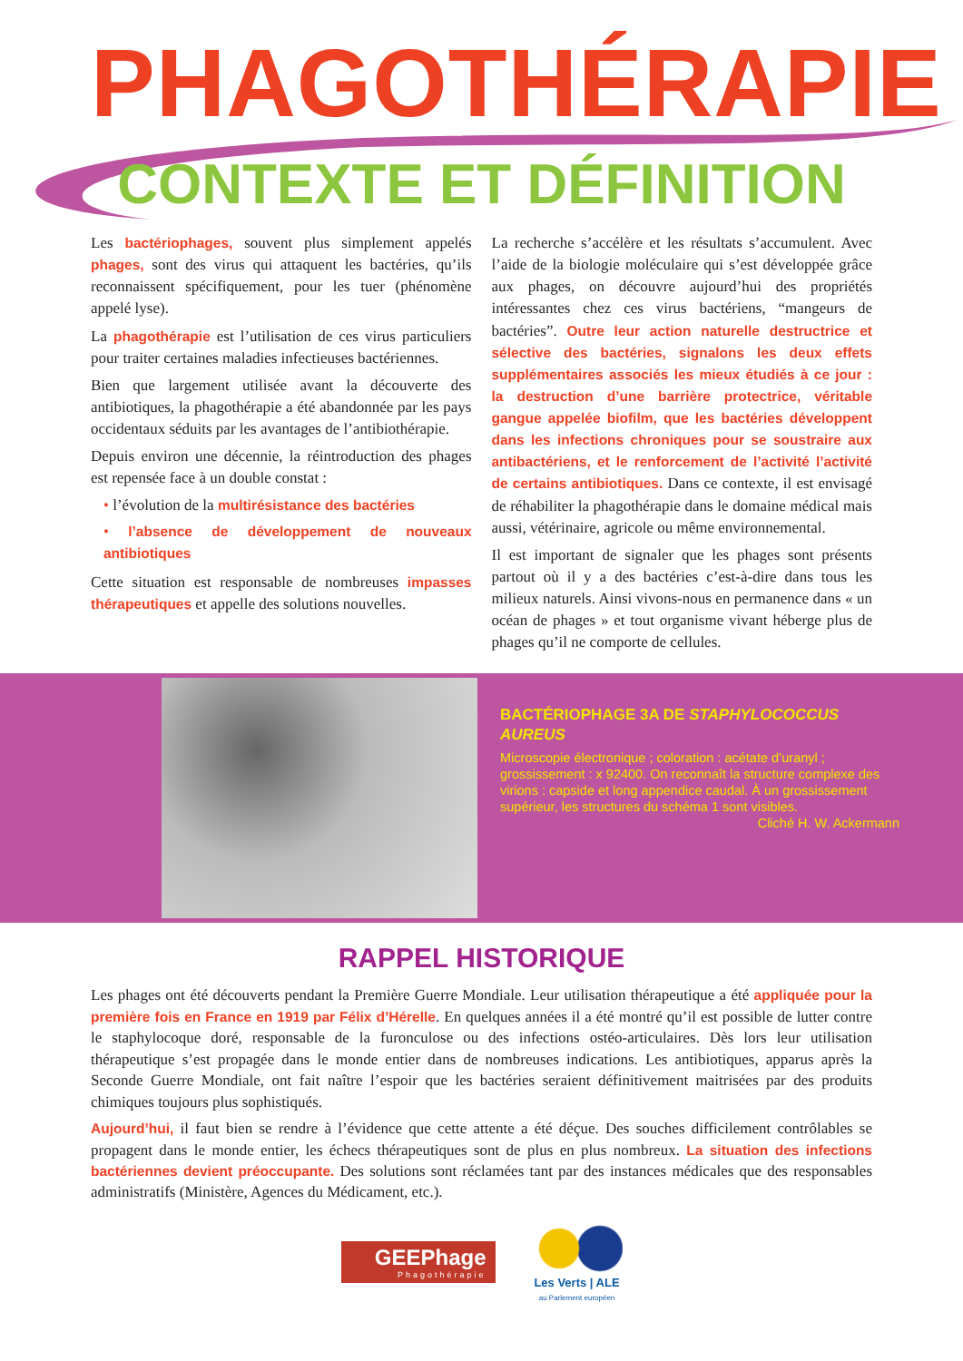PHAGOTHÉRAPIE
CONTEXTE ET DÉFINITION
Les bactériophages, souvent plus simplement appelés phages, sont des virus qui attaquent les bactéries, qu’ils reconnaissent spécifiquement, pour les tuer (phénomène appelé lyse).
La phagothérapie est l’utilisation de ces virus particuliers pour traiter certaines maladies infectieuses bactériennes.
Bien que largement utilisée avant la découverte des antibiotiques, la phagothérapie a été abandonnée par les pays occidentaux séduits par les avantages de l’antibiothérapie.
Depuis environ une décennie, la réintroduction des phages est repensée face à un double constat :
• l’évolution de la multirésistance des bactéries
• l’absence de développement de nouveaux antibiotiques
Cette situation est responsable de nombreuses impasses thérapeutiques et appelle des solutions nouvelles.
La recherche s’accélère et les résultats s’accumulent. Avec l’aide de la biologie moléculaire qui s’est développée grâce aux phages, on découvre aujourd’hui des propriétés intéressantes chez ces virus bactériens, “mangeurs de bactéries”. Outre leur action naturelle destructrice et sélective des bactéries, signalons les deux effets supplémentaires associés les mieux étudiés à ce jour : la destruction d’une barrière protectrice, véritable gangue appelée biofilm, que les bactéries développent dans les infections chroniques pour se soustraire aux antibactériens, et le renforcement de l’activité l’activité de certains antibiotiques. Dans ce contexte, il est envisagé de réhabiliter la phagothérapie dans le domaine médical mais aussi, vétérinaire, agricole ou même environnemental.
Il est important de signaler que les phages sont présents partout où il y a des bactéries c’est-à-dire dans tous les milieux naturels. Ainsi vivons-nous en permanence dans « un océan de phages » et tout organisme vivant héberge plus de phages qu’il ne comporte de cellules.
BACTÉRIOPHAGE 3A DE STAPHYLOCOCCUS AUREUS
Microscopie électronique ; coloration : acétate d’uranyl ; grossissement : x 92400. On reconnaît la structure complexe des virions : capside et long appendice caudal. À un grossissement supérieur, les structures du schéma 1 sont visibles.
Cliché H. W. Ackermann
RAPPEL HISTORIQUE
Les phages ont été découverts pendant la Première Guerre Mondiale. Leur utilisation thérapeutique a été appliquée pour la première fois en France en 1919 par Félix d’Hérelle. En quelques années il a été montré qu’il est possible de lutter contre le staphylocoque doré, responsable de la furonculose ou des infections ostéo-articulaires. Dès lors leur utilisation thérapeutique s’est propagée dans le monde entier dans de nombreuses indications. Les antibiotiques, apparus après la Seconde Guerre Mondiale, ont fait naître l’espoir que les bactéries seraient définitivement maitrisées par des produits chimiques toujours plus sophistiqués.
Aujourd’hui, il faut bien se rendre à l’évidence que cette attente a été déçue. Des souches difficilement contrôlables se propagent dans le monde entier, les échecs thérapeutiques sont de plus en plus nombreux. La situation des infections bactériennes devient préoccupante. Des solutions sont réclamées tant par des instances médicales que des responsables administratifs (Ministère, Agences du Médicament, etc.).
GEEPhage
Phagothérapie
Les Verts | ALE
au Parlement européen